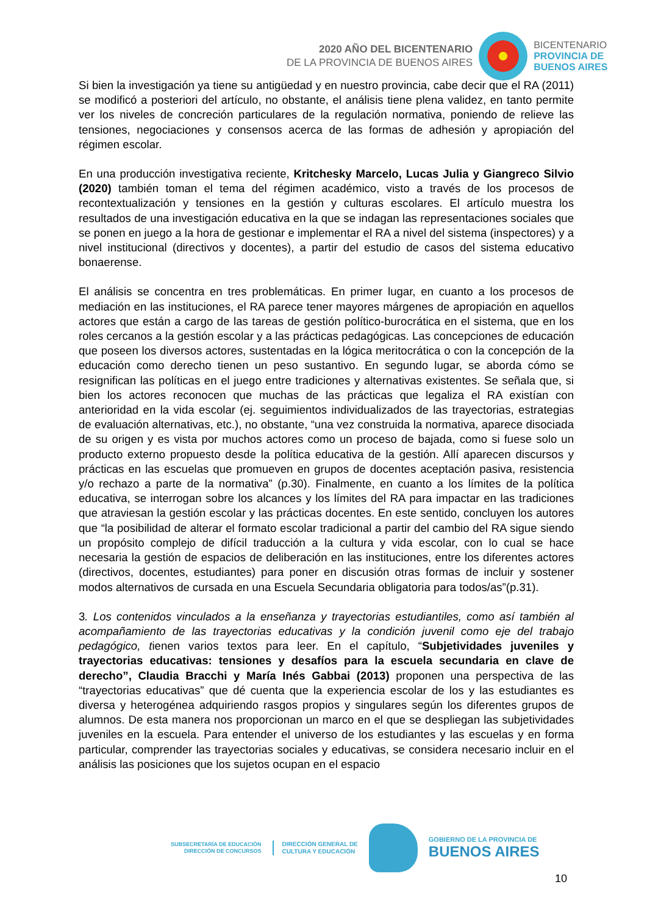2020 AÑO DEL BICENTENARIO
DE LA PROVINCIA DE BUENOS AIRES
BICENTENARIO
PROVINCIA DE
BUENOS AIRES
Si bien la investigación ya tiene su antigüedad y en nuestro provincia, cabe decir que el RA (2011) se modificó a posteriori del artículo, no obstante, el análisis tiene plena validez, en tanto permite ver los niveles de concreción particulares de la regulación normativa, poniendo de relieve las tensiones, negociaciones y consensos acerca de las formas de adhesión y apropiación del régimen escolar.
En una producción investigativa reciente, Kritchesky Marcelo, Lucas Julia y Giangreco Silvio (2020) también toman el tema del régimen académico, visto a través de los procesos de recontextualización y tensiones en la gestión y culturas escolares. El artículo muestra los resultados de una investigación educativa en la que se indagan las representaciones sociales que se ponen en juego a la hora de gestionar e implementar el RA a nivel del sistema (inspectores) y a nivel institucional (directivos y docentes), a partir del estudio de casos del sistema educativo bonaerense.
El análisis se concentra en tres problemáticas. En primer lugar, en cuanto a los procesos de mediación en las instituciones, el RA parece tener mayores márgenes de apropiación en aquellos actores que están a cargo de las tareas de gestión político-burocrática en el sistema, que en los roles cercanos a la gestión escolar y a las prácticas pedagógicas. Las concepciones de educación que poseen los diversos actores, sustentadas en la lógica meritocrática o con la concepción de la educación como derecho tienen un peso sustantivo. En segundo lugar, se aborda cómo se resignifican las políticas en el juego entre tradiciones y alternativas existentes. Se señala que, si bien los actores reconocen que muchas de las prácticas que legaliza el RA existían con anterioridad en la vida escolar (ej. seguimientos individualizados de las trayectorias, estrategias de evaluación alternativas, etc.), no obstante, “una vez construida la normativa, aparece disociada de su origen y es vista por muchos actores como un proceso de bajada, como si fuese solo un producto externo propuesto desde la política educativa de la gestión. Allí aparecen discursos y prácticas en las escuelas que promueven en grupos de docentes aceptación pasiva, resistencia y/o rechazo a parte de la normativa” (p.30). Finalmente, en cuanto a los límites de la política educativa, se interrogan sobre los alcances y los límites del RA para impactar en las tradiciones que atraviesan la gestión escolar y las prácticas docentes. En este sentido, concluyen los autores que “la posibilidad de alterar el formato escolar tradicional a partir del cambio del RA sigue siendo un propósito complejo de difícil traducción a la cultura y vida escolar, con lo cual se hace necesaria la gestión de espacios de deliberación en las instituciones, entre los diferentes actores (directivos, docentes, estudiantes) para poner en discusión otras formas de incluir y sostener modos alternativos de cursada en una Escuela Secundaria obligatoria para todos/as”(p.31).
3. Los contenidos vinculados a la enseñanza y trayectorias estudiantiles, como así también al acompañamiento de las trayectorias educativas y la condición juvenil como eje del trabajo pedagógico, tienen varios textos para leer. En el capítulo, “Subjetividades juveniles y trayectorias educativas: tensiones y desafíos para la escuela secundaria en clave de derecho”, Claudia Bracchi y María Inés Gabbai (2013) proponen una perspectiva de las “trayectorias educativas” que dé cuenta que la experiencia escolar de los y las estudiantes es diversa y heterogénea adquiriendo rasgos propios y singulares según los diferentes grupos de alumnos. De esta manera nos proporcionan un marco en el que se despliegan las subjetividades juveniles en la escuela. Para entender el universo de los estudiantes y las escuelas y en forma particular, comprender las trayectorias sociales y educativas, se considera necesario incluir en el análisis las posiciones que los sujetos ocupan en el espacio
SUBSECRETARÍA DE EDUCACIÓN
DIRECCIÓN DE CONCURSOS
DIRECCIÓN GENERAL DE
CULTURA Y EDUCACIÓN
GOBIERNO DE LA PROVINCIA DE
BUENOS AIRES
10